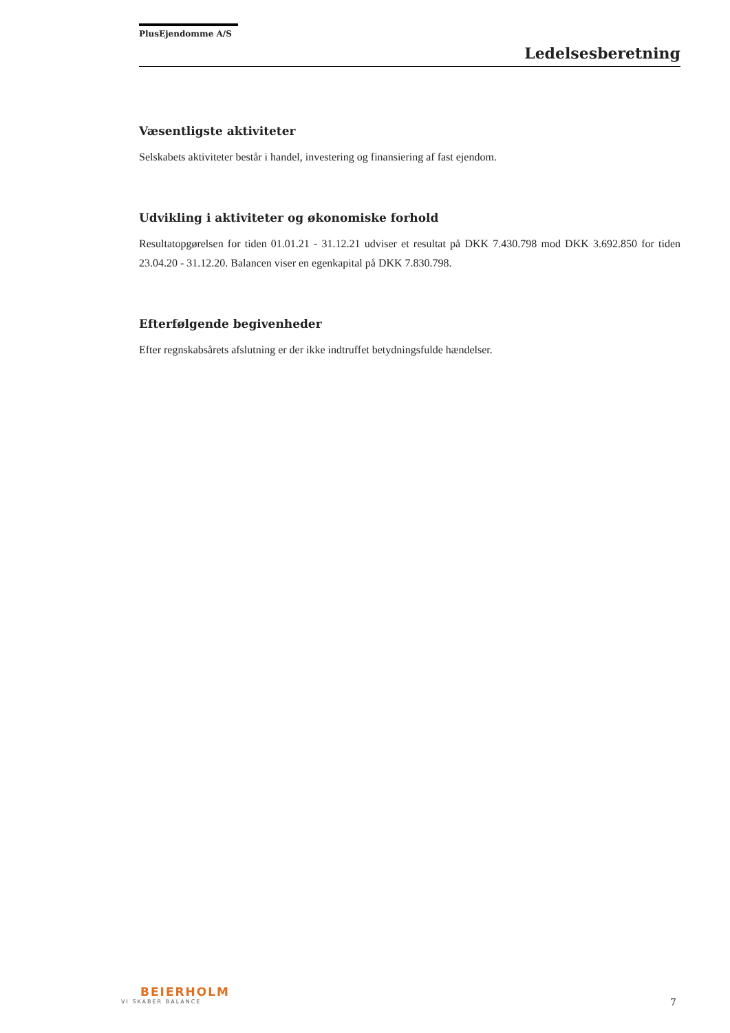PlusEjendomme A/S
Ledelsesberetning
Væsentligste aktiviteter
Selskabets aktiviteter består i handel, investering og finansiering af fast ejendom.
Udvikling i aktiviteter og økonomiske forhold
Resultatopgørelsen for tiden 01.01.21 - 31.12.21 udviser et resultat på DKK 7.430.798 mod DKK 3.692.850 for tiden 23.04.20 - 31.12.20. Balancen viser en egenkapital på DKK 7.830.798.
Efterfølgende begivenheder
Efter regnskabsårets afslutning er der ikke indtruffet betydningsfulde hændelser.
BEIERHOLM
VI SKABER BALANCE
7